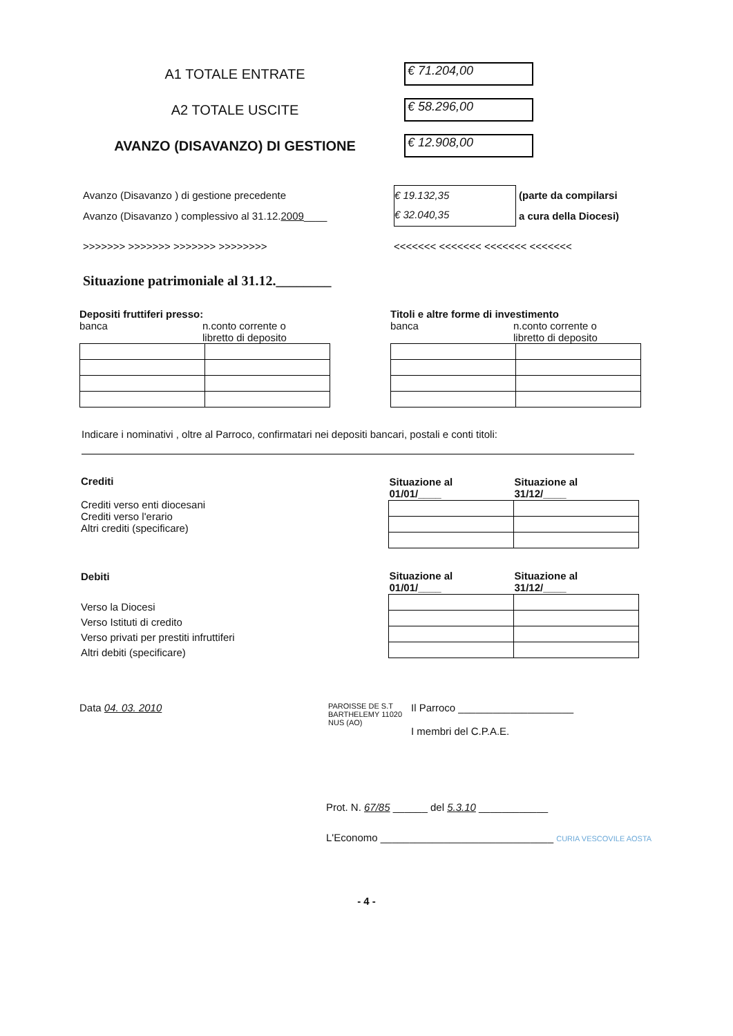A1 TOTALE ENTRATE
€ 71.204,00
A2 TOTALE USCITE
€ 58.296,00
AVANZO (DISAVANZO) DI GESTIONE
€ 12.908,00
Avanzo (Disavanzo ) di gestione precedente
Avanzo (Disavanzo ) complessivo al 31.12.2009____
€ 19.132,35
€ 32.040,35
(parte da compilarsi
a cura della Diocesi)
>>>>>>> >>>>>>> >>>>>>> >>>>>>>> <<<<<<< <<<<<<< <<<<<<< <<<<<<<
Situazione patrimoniale al 31.12.________
Depositi fruttiferi presso:
banca n.conto corrente o
libretto di deposito
Titoli e altre forme di investimento
banca n.conto corrente o
libretto di deposito
Indicare i nominativi , oltre al Parroco, confirmatari nei depositi bancari, postali e conti titoli:
Crediti
Crediti verso enti diocesani
Crediti verso l'erario
Altri crediti (specificare)
| Situazione al 01/01/____ | Situazione al 31/12/____ |
| --- | --- |
Debiti
Verso la Diocesi
Verso Istituti di credito
Verso privati per prestiti infruttiferi
Altri debiti (specificare)
| Situazione al 01/01/____ | Situazione al 31/12/____ |
| --- | --- |
Data 04. 03. 2010
PAROISSE DE S.T BARTHELEMY 11020 NUS (AO)
Il Parroco ____________________
I membri del C.P.A.E.
Prot. N. 67/85 ______ del 5.3.10 ____________
L'Economo ______________________________ CURIA VESCOVILE AOSTA
- 4 -